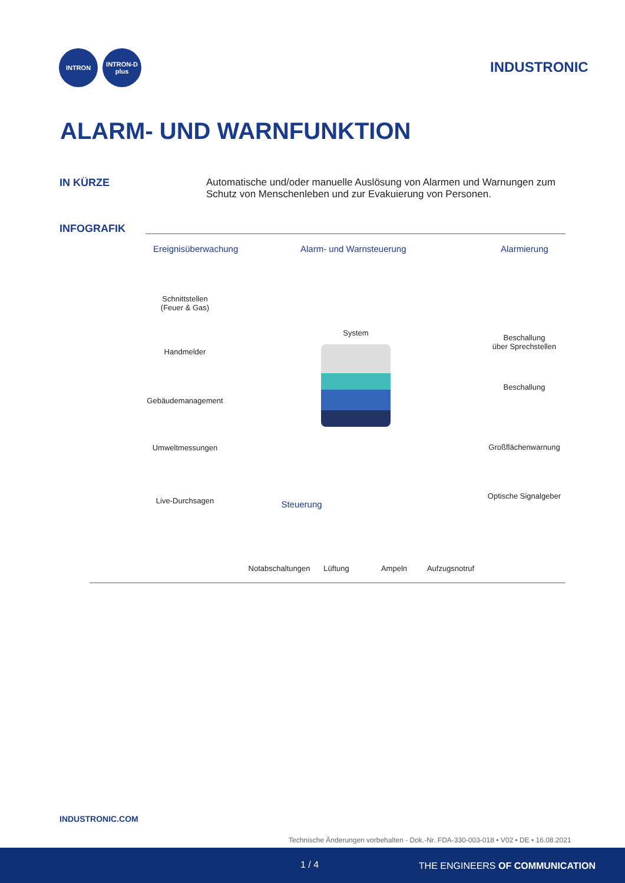INTRON INTRON-D plus
INDUSTRONIC
ALARM- UND WARNFUNKTION
IN KÜRZE
Automatische und/oder manuelle Auslösung von Alarmen und Warnungen zum Schutz von Menschenleben und zur Evakuierung von Personen.
INFOGRAFIK
Ereignisüberwachung Alarm- und Warnsteuerung Alarmierung
Schnittstellen
(Feuer & Gas)
Handmelder
Gebäudemanagement
Umweltmessungen
Live-Durchsagen
System
Beschallung
über Sprechstellen
Beschallung
Großflächenwarnung
Optische Signalgeber
Steuerung
Notabschaltungen Lüftung Ampeln Aufzugsnotruf
INDUSTRONIC.COM
Technische Änderungen vorbehalten - Dok.-Nr. FDA-330-003-018 • V02 • DE • 16.08.2021
1 / 4 THE ENGINEERS OF COMMUNICATION